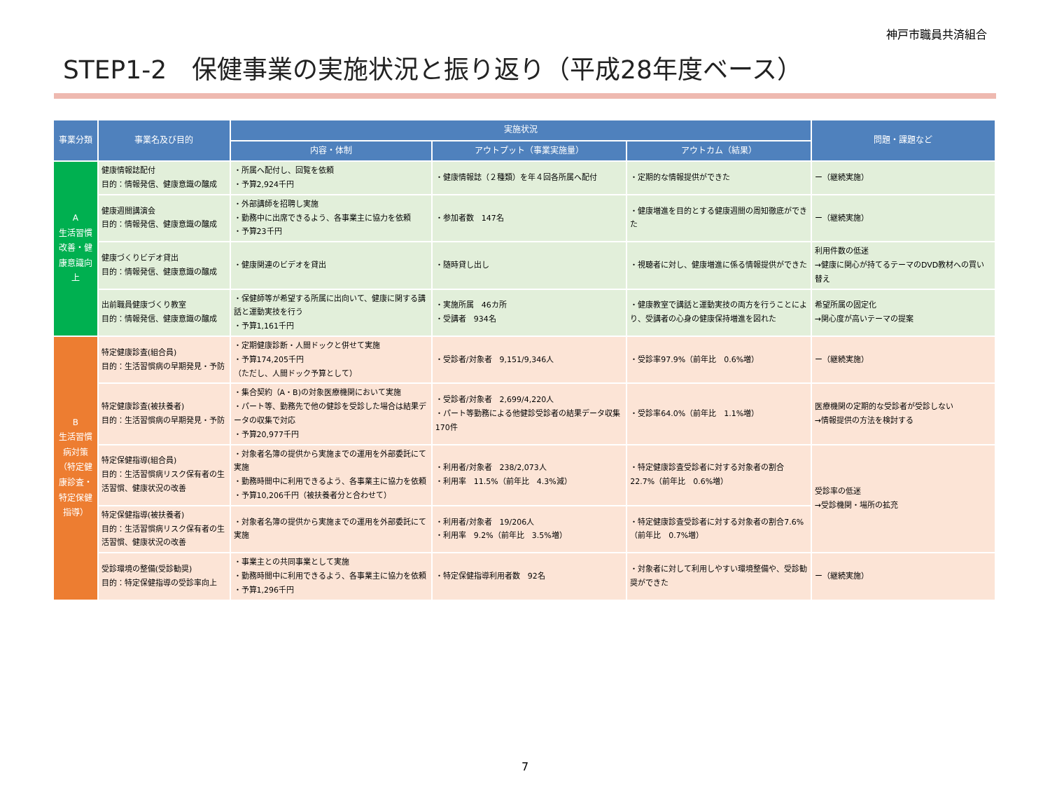神戸市職員共済組合
STEP1-2　保健事業の実施状況と振り返り（平成28年度ベース）
| 事業分類 | 事業名及び目的 | 実施状況 | | | 問題・課題など |
| --- | --- | --- | --- | --- | --- |
| | | 内容・体制 | アウトプット（事業実施量） | アウトカム（結果） | |
| A 生活習慣改善・健康意識向上 | 健康情報誌配付 目的：情報発信、健康意識の醸成 | ・所属へ配付し、回覧を依頼 ・予算2,924千円 | ・健康情報誌（２種類）を年４回各所属へ配付 | ・定期的な情報提供ができた | ー（継続実施） |
| | 健康週間講演会 目的：情報発信、健康意識の醸成 | ・外部講師を招聘し実施 ・勤務中に出席できるよう、各事業主に協力を依頼 ・予算23千円 | ・参加者数 147名 | ・健康増進を目的とする健康週間の周知徹底ができた | ー（継続実施） |
| | 健康づくりビデオ貸出 目的：情報発信、健康意識の醸成 | ・健康関連のビデオを貸出 | ・随時貸し出し | ・視聴者に対し、健康増進に係る情報提供ができた | 利用件数の低迷 →健康に関心が持てるテーマのDVD教材への買い替え |
| | 出前職員健康づくり教室 目的：情報発信、健康意識の醸成 | ・保健師等が希望する所属に出向いて、健康に関する講話と運動実技を行う ・予算1,161千円 | ・実施所属 46カ所 ・受講者 934名 | ・健康教室で講話と運動実技の両方を行うことにより、受講者の心身の健康保持増進を図れた | 希望所属の固定化 →関心度が高いテーマの提案 |
| B 生活習慣病対策 （特定健康診査・特定保健指導） | 特定健康診査(組合員) 目的：生活習慣病の早期発見・予防 | ・定期健康診断・人間ドックと併せて実施 ・予算174,205千円 （ただし、人間ドック予算として） | ・受診者/対象者 9,151/9,346人 | ・受診率97.9%（前年比 0.6%増） | ー（継続実施） |
| | 特定健康診査(被扶養者) 目的：生活習慣病の早期発見・予防 | ・集合契約（A・B)の対象医療機関において実施 ・パート等、勤務先で他の健診を受診した場合は結果データの収集で対応 ・予算20,977千円 | ・受診者/対象者 2,699/4,220人 ・パート等勤務による他健診受診者の結果データ収集 170件 | ・受診率64.0%（前年比 1.1%増） | 医療機関の定期的な受診者が受診しない →情報提供の方法を検討する |
| | 特定保健指導(組合員) 目的：生活習慣病リスク保有者の生活習慣、健康状況の改善 | ・対象者名簿の提供から実施までの運用を外部委託にて実施 ・勤務時間中に利用できるよう、各事業主に協力を依頼 ・予算10,206千円（被扶養者分と合わせて） | ・利用者/対象者 238/2,073人 ・利用率 11.5%（前年比 4.3%減） | ・特定健康診査受診者に対する対象者の割合22.7%（前年比 0.6%増） | 受診率の低迷 →受診機関・場所の拡充 |
| | 特定保健指導(被扶養者) 目的：生活習慣病リスク保有者の生活習慣、健康状況の改善 | ・対象者名簿の提供から実施までの運用を外部委託にて実施 | ・利用者/対象者 19/206人 ・利用率 9.2%（前年比 3.5%増） | ・特定健康診査受診者に対する対象者の割合7.6%（前年比 0.7%増） | |
| | 受診環境の整備(受診勧奨) 目的：特定保健指導の受診率向上 | ・事業主との共同事業として実施 ・勤務時間中に利用できるよう、各事業主に協力を依頼 ・予算1,296千円 | ・特定保健指導利用者数 92名 | ・対象者に対して利用しやすい環境整備や、受診勧奨ができた | ー（継続実施） |
7